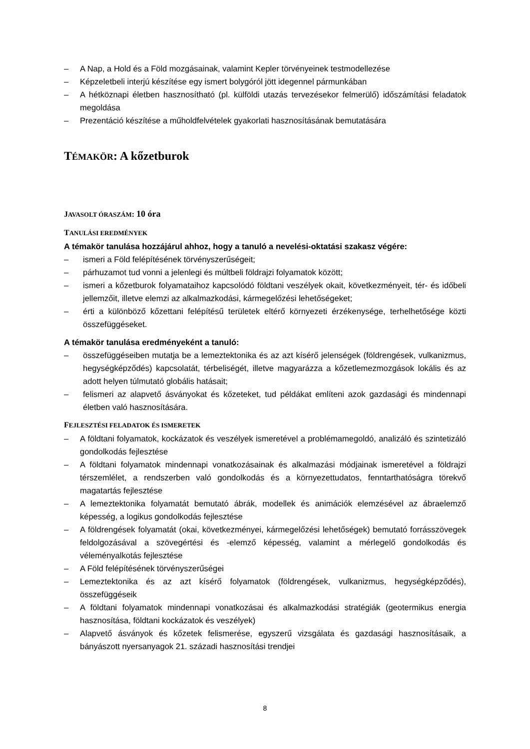– A Nap, a Hold és a Föld mozgásainak, valamint Kepler törvényeinek testmodellezése
– Képzeletbeli interjú készítése egy ismert bolygóról jött idegennel pármunkában
– A hétköznapi életben hasznosítható (pl. külföldi utazás tervezésekor felmerülő) időszámítási feladatok megoldása
– Prezentáció készítése a műholdfelvételek gyakorlati hasznosításának bemutatására
TÉMAKÖR: A kőzetburok
JAVASOLT ÓRASZÁM: 10 óra
TANULÁSI EREDMÉNYEK
A témakör tanulása hozzájárul ahhoz, hogy a tanuló a nevelési-oktatási szakasz végére:
– ismeri a Föld felépítésének törvényszerűségeit;
– párhuzamot tud vonni a jelenlegi és múltbeli földrajzi folyamatok között;
– ismeri a kőzetburok folyamataihoz kapcsolódó földtani veszélyek okait, következményeit, tér- és időbeli jellemzőit, illetve elemzi az alkalmazkodási, kármegelőzési lehetőségeket;
– érti a különböző kőzettani felépítésű területek eltérő környezeti érzékenysége, terhelhetősége közti összefüggéseket.
A témakör tanulása eredményeként a tanuló:
– összefüggéseiben mutatja be a lemeztektonika és az azt kísérő jelenségek (földrengések, vulkanizmus, hegységképződés) kapcsolatát, térbeliségét, illetve magyarázza a kőzetlemezmozgások lokális és az adott helyen túlmutató globális hatásait;
– felismeri az alapvető ásványokat és kőzeteket, tud példákat említeni azok gazdasági és mindennapi életben való hasznosítására.
FEJLESZTÉSI FELADATOK ÉS ISMERETEK
– A földtani folyamatok, kockázatok és veszélyek ismeretével a problémamegoldó, analizáló és szintetizáló gondolkodás fejlesztése
– A földtani folyamatok mindennapi vonatkozásainak és alkalmazási módjainak ismeretével a földrajzi térszemlélet, a rendszerben való gondolkodás és a környezettudatos, fenntarthatóságra törekvő magatartás fejlesztése
– A lemeztektonika folyamatát bemutató ábrák, modellek és animációk elemzésével az ábraelemző képesség, a logikus gondolkodás fejlesztése
– A földrengések folyamatát (okai, következményei, kármegelőzési lehetőségek) bemutató forrásszövegek feldolgozásával a szövegértési és -elemző képesség, valamint a mérlegelő gondolkodás és véleményalkotás fejlesztése
– A Föld felépítésének törvényszerűségei
– Lemeztektonika és az azt kísérő folyamatok (földrengések, vulkanizmus, hegységképződés), összefüggéseik
– A földtani folyamatok mindennapi vonatkozásai és alkalmazkodási stratégiák (geotermikus energia hasznosítása, földtani kockázatok és veszélyek)
– Alapvető ásványok és kőzetek felismerése, egyszerű vizsgálata és gazdasági hasznosításaik, a bányászott nyersanyagok 21. századi hasznosítási trendjei
8